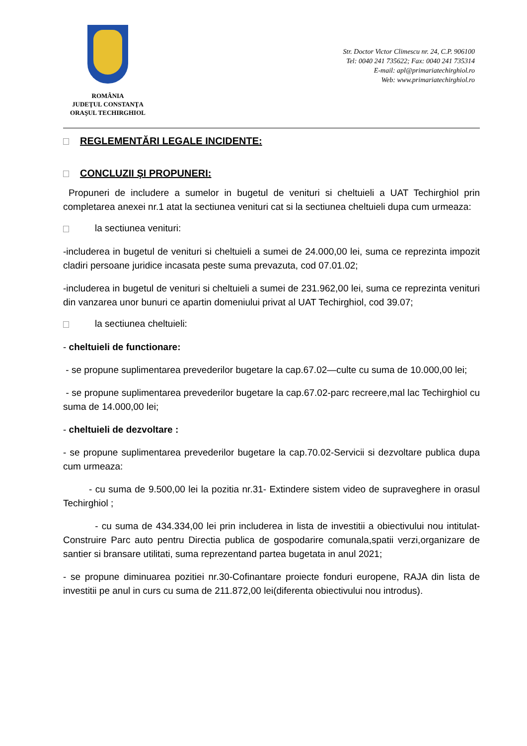ROMÂNIA
JUDEŢUL CONSTANŢA
ORAŞUL TECHIRGHIOL
Str. Doctor Victor Climescu nr. 24, C.P. 906100
Tel: 0040 241 735622; Fax: 0040 241 735314
E-mail: apl@primariatechirghiol.ro
Web: www.primariatechirghiol.ro
REGLEMENTĂRI LEGALE INCIDENTE:
CONCLUZII ŞI PROPUNERI:
Propuneri de includere a sumelor in bugetul de venituri si cheltuieli a UAT Techirghiol prin completarea anexei nr.1 atat la sectiunea venituri cat si la sectiunea cheltuieli dupa cum urmeaza:
la sectiunea venituri:
-includerea in bugetul de venituri si cheltuieli a sumei de 24.000,00 lei, suma ce reprezinta impozit cladiri persoane juridice incasata peste suma prevazuta, cod 07.01.02;
-includerea in bugetul de venituri si cheltuieli a sumei de 231.962,00 lei, suma ce reprezinta venituri din vanzarea unor bunuri ce apartin domeniului privat al UAT Techirghiol, cod 39.07;
la sectiunea cheltuieli:
- cheltuieli de functionare:
- se propune suplimentarea prevederilor bugetare la cap.67.02—culte cu suma de 10.000,00 lei;
- se propune suplimentarea prevederilor bugetare la cap.67.02-parc recreere,mal lac Techirghiol cu suma de 14.000,00 lei;
- cheltuieli de dezvoltare :
- se propune suplimentarea prevederilor bugetare la cap.70.02-Servicii si dezvoltare publica dupa cum urmeaza:
- cu suma de 9.500,00 lei la pozitia nr.31- Extindere sistem video de supraveghere in orasul Techirghiol ;
- cu suma de 434.334,00 lei prin includerea in lista de investitii a obiectivului nou intitulat- Construire Parc auto pentru Directia publica de gospodarire comunala,spatii verzi,organizare de santier si bransare utilitati, suma reprezentand partea bugetata in anul 2021;
- se propune diminuarea pozitiei nr.30-Cofinantare proiecte fonduri europene, RAJA din lista de investitii pe anul in curs cu suma de 211.872,00 lei(diferenta obiectivului nou introdus).